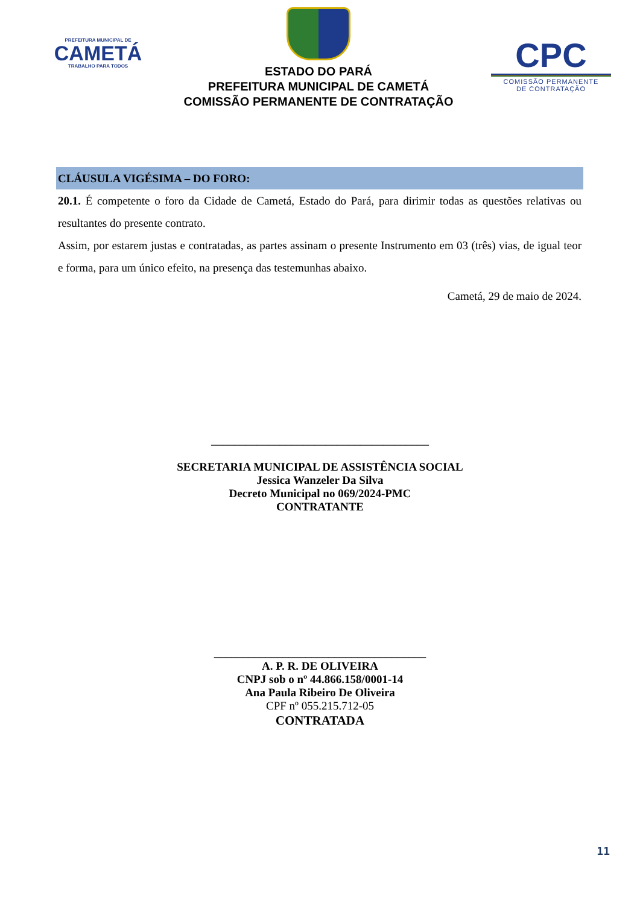PREFEITURA MUNICIPAL DE
CAMETÁ
TRABALHO PARA TODOS
ESTADO DO PARÁ
PREFEITURA MUNICIPAL DE CAMETÁ
COMISSÃO PERMANENTE DE CONTRATAÇÃO
CPC
COMISSÃO PERMANENTE
DE CONTRATAÇÃO
CLÁUSULA VIGÉSIMA – DO FORO:
20.1. É competente o foro da Cidade de Cametá, Estado do Pará, para dirimir todas as questões relativas ou resultantes do presente contrato.
Assim, por estarem justas e contratadas, as partes assinam o presente Instrumento em 03 (três) vias, de igual teor e forma, para um único efeito, na presença das testemunhas abaixo.
Cametá, 29 de maio de 2024.
______________________________________
SECRETARIA MUNICIPAL DE ASSISTÊNCIA SOCIAL
Jessica Wanzeler Da Silva
Decreto Municipal no 069/2024-PMC
CONTRATANTE
_____________________________________
A. P. R. DE OLIVEIRA
CNPJ sob o nº 44.866.158/0001-14
Ana Paula Ribeiro De Oliveira
CPF nº 055.215.712-05
CONTRATADA
11